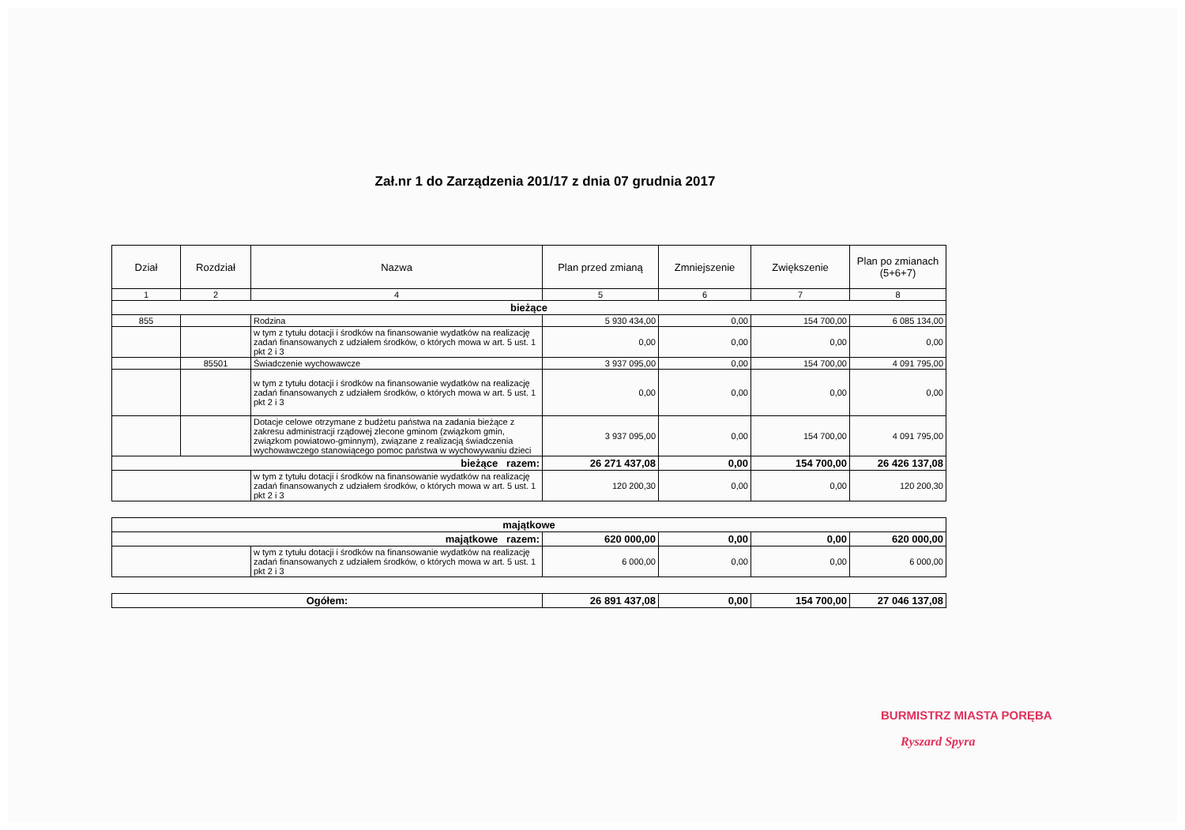Zał.nr 1 do Zarządzenia 201/17 z dnia 07 grudnia 2017
| Dział | Rozdział | Nazwa | Plan przed zmianą | Zmniejszenie | Zwiększenie | Plan po zmianach (5+6+7) |
| --- | --- | --- | --- | --- | --- | --- |
| 1 | 2 | 4 | 5 | 6 | 7 | 8 |
| bieżące | | | | | | |
| 855 | | Rodzina | 5 930 434,00 | 0,00 | 154 700,00 | 6 085 134,00 |
| | | w tym z tytułu dotacji i środków na finansowanie wydatków na realizację zadań finansowanych z udziałem środków, o których mowa w art. 5 ust. 1 pkt 2 i 3 | 0,00 | 0,00 | 0,00 | 0,00 |
| | 85501 | Świadczenie wychowawcze | 3 937 095,00 | 0,00 | 154 700,00 | 4 091 795,00 |
| | | w tym z tytułu dotacji i środków na finansowanie wydatków na realizację zadań finansowanych z udziałem środków, o których mowa w art. 5 ust. 1 pkt 2 i 3 | 0,00 | 0,00 | 0,00 | 0,00 |
| | | Dotacje celowe otrzymane z budżetu państwa na zadania bieżące z zakresu administracji rządowej zlecone gminom (związkom gmin, związkom powiatowo-gminnym), związane z realizacją świadczenia wychowawczego stanowiącego pomoc państwa w wychowywaniu dzieci | 3 937 095,00 | 0,00 | 154 700,00 | 4 091 795,00 |
| bieżące razem: | | | 26 271 437,08 | 0,00 | 154 700,00 | 26 426 137,08 |
| | | w tym z tytułu dotacji i środków na finansowanie wydatków na realizację zadań finansowanych z udziałem środków, o których mowa w art. 5 ust. 1 pkt 2 i 3 | 120 200,30 | 0,00 | 0,00 | 120 200,30 |
| majątkowe | | | | | | |
| majątkowe razem: | | | 620 000,00 | 0,00 | 0,00 | 620 000,00 |
| | | w tym z tytułu dotacji i środków na finansowanie wydatków na realizację zadań finansowanych z udziałem środków, o których mowa w art. 5 ust. 1 pkt 2 i 3 | 6 000,00 | 0,00 | 0,00 | 6 000,00 |
| Ogółem: | | | 26 891 437,08 | 0,00 | 154 700,00 | 27 046 137,08 |
BURMISTRZ MIASTA PORĘBA
Ryszard Spyra